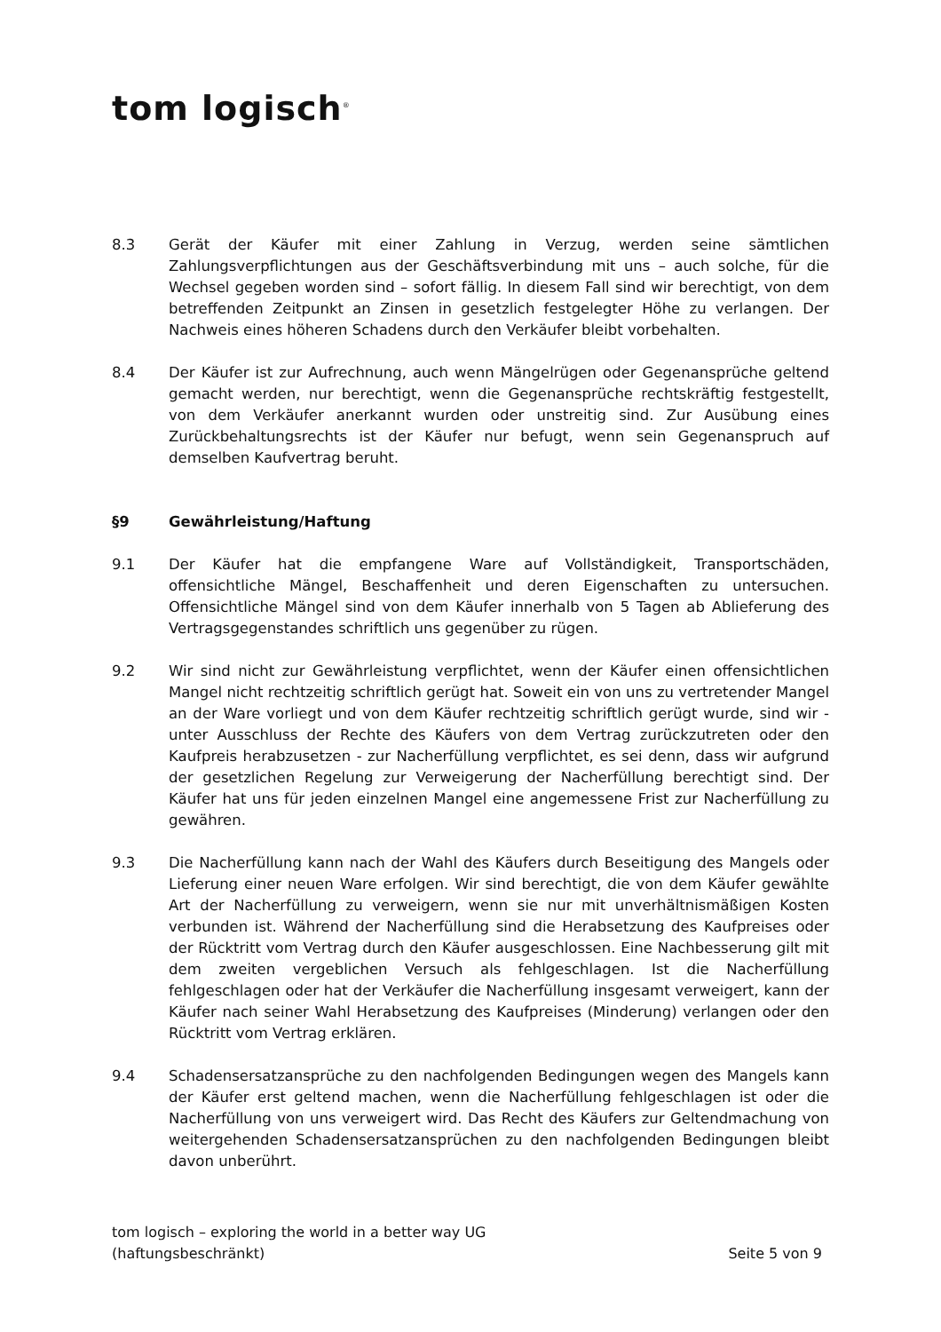tom logisch<sup>®</sup>
8.3 Gerät der Käufer mit einer Zahlung in Verzug, werden seine sämtlichen Zahlungsverpflichtungen aus der Geschäftsverbindung mit uns – auch solche, für die Wechsel gegeben worden sind – sofort fällig. In diesem Fall sind wir berechtigt, von dem betreffenden Zeitpunkt an Zinsen in gesetzlich festgelegter Höhe zu verlangen. Der Nachweis eines höheren Schadens durch den Verkäufer bleibt vorbehalten.
8.4 Der Käufer ist zur Aufrechnung, auch wenn Mängelrügen oder Gegenansprüche geltend gemacht werden, nur berechtigt, wenn die Gegenansprüche rechtskräftig festgestellt, von dem Verkäufer anerkannt wurden oder unstreitig sind. Zur Ausübung eines Zurückbehaltungsrechts ist der Käufer nur befugt, wenn sein Gegenanspruch auf demselben Kaufvertrag beruht.
§9 Gewährleistung/Haftung
9.1 Der Käufer hat die empfangene Ware auf Vollständigkeit, Transportschäden, offensichtliche Mängel, Beschaffenheit und deren Eigenschaften zu untersuchen. Offensichtliche Mängel sind von dem Käufer innerhalb von 5 Tagen ab Ablieferung des Vertragsgegenstandes schriftlich uns gegenüber zu rügen.
9.2 Wir sind nicht zur Gewährleistung verpflichtet, wenn der Käufer einen offensichtlichen Mangel nicht rechtzeitig schriftlich gerügt hat. Soweit ein von uns zu vertretender Mangel an der Ware vorliegt und von dem Käufer rechtzeitig schriftlich gerügt wurde, sind wir - unter Ausschluss der Rechte des Käufers von dem Vertrag zurückzutreten oder den Kaufpreis herabzusetzen - zur Nacherfüllung verpflichtet, es sei denn, dass wir aufgrund der gesetzlichen Regelung zur Verweigerung der Nacherfüllung berechtigt sind. Der Käufer hat uns für jeden einzelnen Mangel eine angemessene Frist zur Nacherfüllung zu gewähren.
9.3 Die Nacherfüllung kann nach der Wahl des Käufers durch Beseitigung des Mangels oder Lieferung einer neuen Ware erfolgen. Wir sind berechtigt, die von dem Käufer gewählte Art der Nacherfüllung zu verweigern, wenn sie nur mit unverhältnismäßigen Kosten verbunden ist. Während der Nacherfüllung sind die Herabsetzung des Kaufpreises oder der Rücktritt vom Vertrag durch den Käufer ausgeschlossen. Eine Nachbesserung gilt mit dem zweiten vergeblichen Versuch als fehlgeschlagen. Ist die Nacherfüllung fehlgeschlagen oder hat der Verkäufer die Nacherfüllung insgesamt verweigert, kann der Käufer nach seiner Wahl Herabsetzung des Kaufpreises (Minderung) verlangen oder den Rücktritt vom Vertrag erklären.
9.4 Schadensersatzansprüche zu den nachfolgenden Bedingungen wegen des Mangels kann der Käufer erst geltend machen, wenn die Nacherfüllung fehlgeschlagen ist oder die Nacherfüllung von uns verweigert wird. Das Recht des Käufers zur Geltendmachung von weitergehenden Schadensersatzansprüchen zu den nachfolgenden Bedingungen bleibt davon unberührt.
tom logisch – exploring the world in a better way UG
(haftungsbeschränkt)
Seite 5 von 9